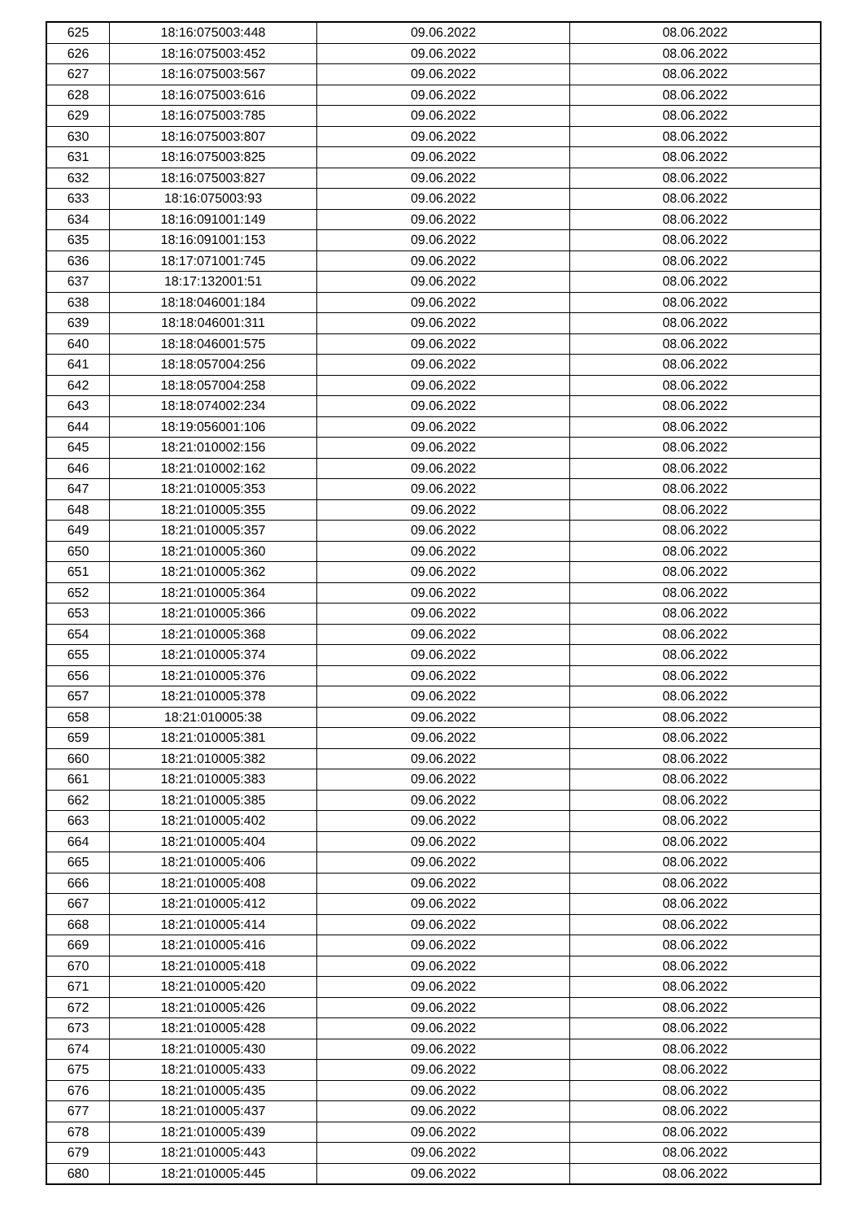| 625 | 18:16:075003:448 | 09.06.2022 | 08.06.2022 |
| 626 | 18:16:075003:452 | 09.06.2022 | 08.06.2022 |
| 627 | 18:16:075003:567 | 09.06.2022 | 08.06.2022 |
| 628 | 18:16:075003:616 | 09.06.2022 | 08.06.2022 |
| 629 | 18:16:075003:785 | 09.06.2022 | 08.06.2022 |
| 630 | 18:16:075003:807 | 09.06.2022 | 08.06.2022 |
| 631 | 18:16:075003:825 | 09.06.2022 | 08.06.2022 |
| 632 | 18:16:075003:827 | 09.06.2022 | 08.06.2022 |
| 633 | 18:16:075003:93 | 09.06.2022 | 08.06.2022 |
| 634 | 18:16:091001:149 | 09.06.2022 | 08.06.2022 |
| 635 | 18:16:091001:153 | 09.06.2022 | 08.06.2022 |
| 636 | 18:17:071001:745 | 09.06.2022 | 08.06.2022 |
| 637 | 18:17:132001:51 | 09.06.2022 | 08.06.2022 |
| 638 | 18:18:046001:184 | 09.06.2022 | 08.06.2022 |
| 639 | 18:18:046001:311 | 09.06.2022 | 08.06.2022 |
| 640 | 18:18:046001:575 | 09.06.2022 | 08.06.2022 |
| 641 | 18:18:057004:256 | 09.06.2022 | 08.06.2022 |
| 642 | 18:18:057004:258 | 09.06.2022 | 08.06.2022 |
| 643 | 18:18:074002:234 | 09.06.2022 | 08.06.2022 |
| 644 | 18:19:056001:106 | 09.06.2022 | 08.06.2022 |
| 645 | 18:21:010002:156 | 09.06.2022 | 08.06.2022 |
| 646 | 18:21:010002:162 | 09.06.2022 | 08.06.2022 |
| 647 | 18:21:010005:353 | 09.06.2022 | 08.06.2022 |
| 648 | 18:21:010005:355 | 09.06.2022 | 08.06.2022 |
| 649 | 18:21:010005:357 | 09.06.2022 | 08.06.2022 |
| 650 | 18:21:010005:360 | 09.06.2022 | 08.06.2022 |
| 651 | 18:21:010005:362 | 09.06.2022 | 08.06.2022 |
| 652 | 18:21:010005:364 | 09.06.2022 | 08.06.2022 |
| 653 | 18:21:010005:366 | 09.06.2022 | 08.06.2022 |
| 654 | 18:21:010005:368 | 09.06.2022 | 08.06.2022 |
| 655 | 18:21:010005:374 | 09.06.2022 | 08.06.2022 |
| 656 | 18:21:010005:376 | 09.06.2022 | 08.06.2022 |
| 657 | 18:21:010005:378 | 09.06.2022 | 08.06.2022 |
| 658 | 18:21:010005:38 | 09.06.2022 | 08.06.2022 |
| 659 | 18:21:010005:381 | 09.06.2022 | 08.06.2022 |
| 660 | 18:21:010005:382 | 09.06.2022 | 08.06.2022 |
| 661 | 18:21:010005:383 | 09.06.2022 | 08.06.2022 |
| 662 | 18:21:010005:385 | 09.06.2022 | 08.06.2022 |
| 663 | 18:21:010005:402 | 09.06.2022 | 08.06.2022 |
| 664 | 18:21:010005:404 | 09.06.2022 | 08.06.2022 |
| 665 | 18:21:010005:406 | 09.06.2022 | 08.06.2022 |
| 666 | 18:21:010005:408 | 09.06.2022 | 08.06.2022 |
| 667 | 18:21:010005:412 | 09.06.2022 | 08.06.2022 |
| 668 | 18:21:010005:414 | 09.06.2022 | 08.06.2022 |
| 669 | 18:21:010005:416 | 09.06.2022 | 08.06.2022 |
| 670 | 18:21:010005:418 | 09.06.2022 | 08.06.2022 |
| 671 | 18:21:010005:420 | 09.06.2022 | 08.06.2022 |
| 672 | 18:21:010005:426 | 09.06.2022 | 08.06.2022 |
| 673 | 18:21:010005:428 | 09.06.2022 | 08.06.2022 |
| 674 | 18:21:010005:430 | 09.06.2022 | 08.06.2022 |
| 675 | 18:21:010005:433 | 09.06.2022 | 08.06.2022 |
| 676 | 18:21:010005:435 | 09.06.2022 | 08.06.2022 |
| 677 | 18:21:010005:437 | 09.06.2022 | 08.06.2022 |
| 678 | 18:21:010005:439 | 09.06.2022 | 08.06.2022 |
| 679 | 18:21:010005:443 | 09.06.2022 | 08.06.2022 |
| 680 | 18:21:010005:445 | 09.06.2022 | 08.06.2022 |